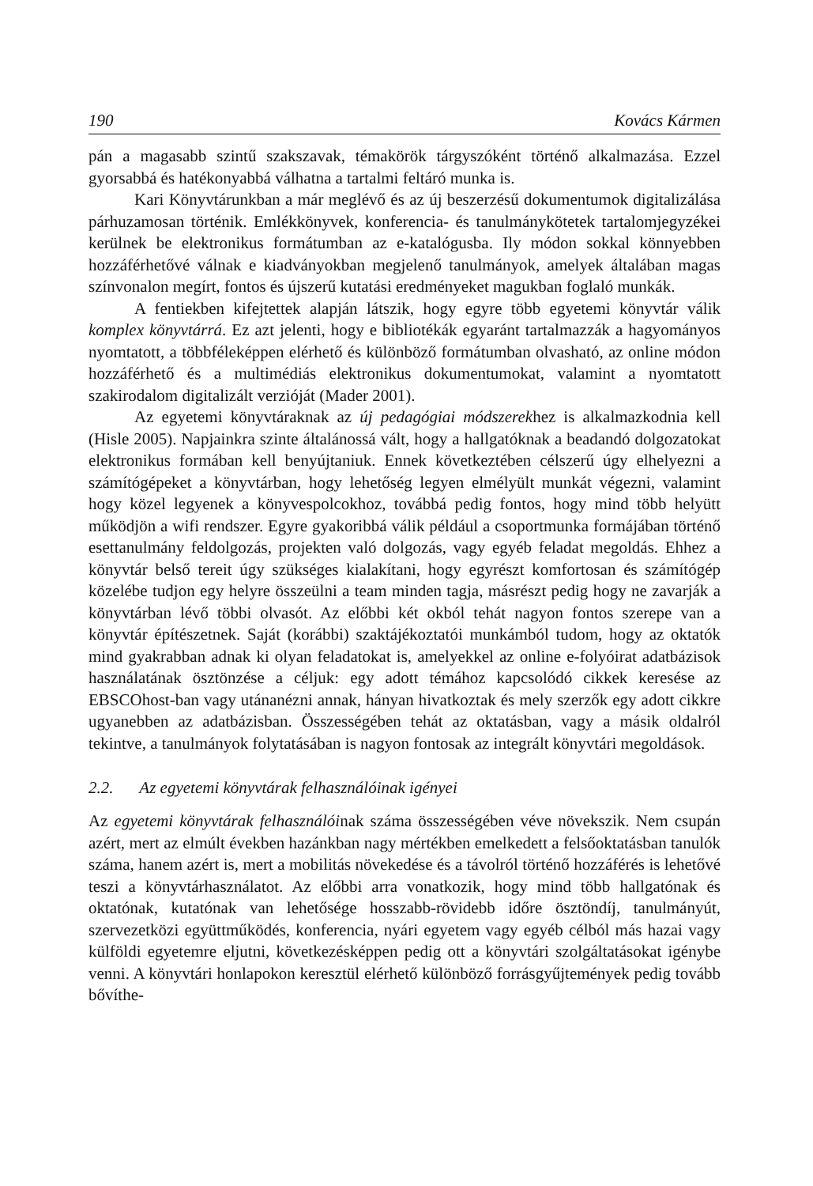190 Kovács Kármen
pán a magasabb szintű szakszavak, témakörök tárgyszóként történő alkalmazása. Ezzel gyorsabbá és hatékonyabbá válhatna a tartalmi feltáró munka is.
Kari Könyvtárunkban a már meglévő és az új beszerzésű dokumentumok digitalizálása párhuzamosan történik. Emlékkönyvek, konferencia- és tanulmánykötetek tartalomjegyzékei kerülnek be elektronikus formátumban az e-katalógusba. Ily módon sokkal könnyebben hozzáférhetővé válnak e kiadványokban megjelenő tanulmányok, amelyek általában magas színvonalon megírt, fontos és újszerű kutatási eredményeket magukban foglaló munkák.
A fentiekben kifejtettek alapján látszik, hogy egyre több egyetemi könyvtár válik komplex könyvtárrá. Ez azt jelenti, hogy e bibliotékák egyaránt tartalmazzák a hagyományos nyomtatott, a többféleképpen elérhető és különböző formátumban olvasható, az online módon hozzáférhető és a multimédiás elektronikus dokumentumokat, valamint a nyomtatott szakirodalom digitalizált verzióját (Mader 2001).
Az egyetemi könyvtáraknak az új pedagógiai módszerekhez is alkalmazkodnia kell (Hisle 2005). Napjainkra szinte általánossá vált, hogy a hallgatóknak a beadandó dolgozatokat elektronikus formában kell benyújtaniuk. Ennek következtében célszerű úgy elhelyezni a számítógépeket a könyvtárban, hogy lehetőség legyen elmélyült munkát végezni, valamint hogy közel legyenek a könyvespolcokhoz, továbbá pedig fontos, hogy mind több helyütt működjön a wifi rendszer. Egyre gyakoribbá válik például a csoportmunka formájában történő esettanulmány feldolgozás, projekten való dolgozás, vagy egyéb feladat megoldás. Ehhez a könyvtár belső tereit úgy szükséges kialakítani, hogy egyrészt komfortosan és számítógép közelébe tudjon egy helyre összeülni a team minden tagja, másrészt pedig hogy ne zavarják a könyvtárban lévő többi olvasót. Az előbbi két okból tehát nagyon fontos szerepe van a könyvtár építészetnek. Saját (korábbi) szaktájékoztatói munkámból tudom, hogy az oktatók mind gyakrabban adnak ki olyan feladatokat is, amelyekkel az online e-folyóirat adatbázisok használatának ösztönzése a céljuk: egy adott témához kapcsolódó cikkek keresése az EBSCOhost-ban vagy utánanézni annak, hányan hivatkoztak és mely szerzők egy adott cikkre ugyanebben az adatbázisban. Összességében tehát az oktatásban, vagy a másik oldalról tekintve, a tanulmányok folytatásában is nagyon fontosak az integrált könyvtári megoldások.
2.2. Az egyetemi könyvtárak felhasználóinak igényei
Az egyetemi könyvtárak felhasználóinak száma összességében véve növekszik. Nem csupán azért, mert az elmúlt években hazánkban nagy mértékben emelkedett a felsőoktatásban tanulók száma, hanem azért is, mert a mobilitás növekedése és a távolról történő hozzáférés is lehetővé teszi a könyvtárhasználatot. Az előbbi arra vonatkozik, hogy mind több hallgatónak és oktatónak, kutatónak van lehetősége hosszabb-rövidebb időre ösztöndíj, tanulmányút, szervezetközi együttműködés, konferencia, nyári egyetem vagy egyéb célból más hazai vagy külföldi egyetemre eljutni, következésképpen pedig ott a könyvtári szolgáltatásokat igénybe venni. A könyvtári honlapokon keresztül elérhető különböző forrásgyűjtemények pedig tovább bővíthe-